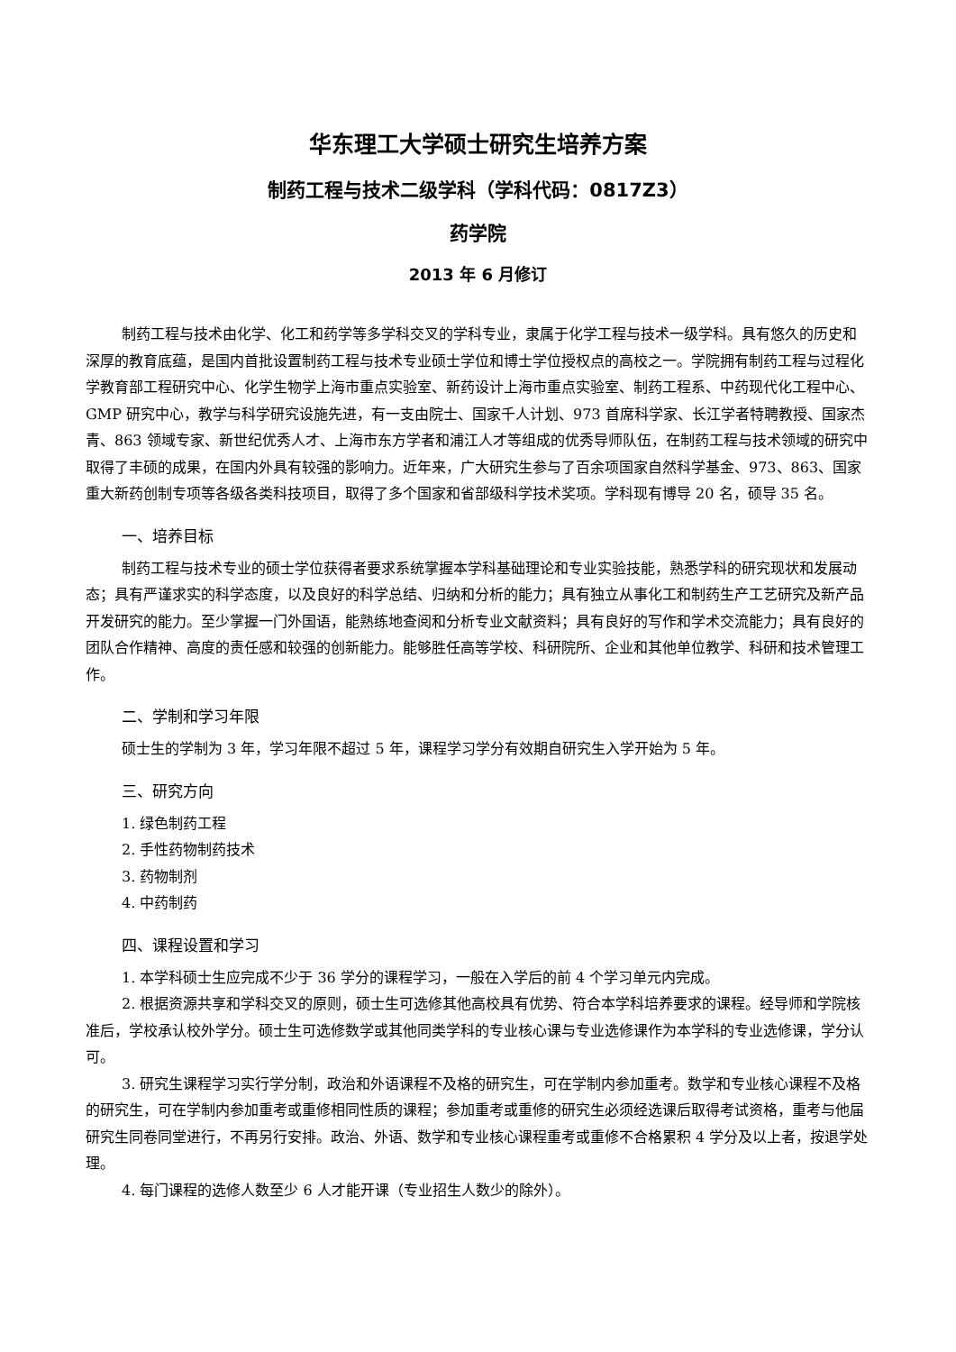华东理工大学硕士研究生培养方案
制药工程与技术二级学科（学科代码：0817Z3）
药学院
2013 年 6 月修订
制药工程与技术由化学、化工和药学等多学科交叉的学科专业，隶属于化学工程与技术一级学科。具有悠久的历史和深厚的教育底蕴，是国内首批设置制药工程与技术专业硕士学位和博士学位授权点的高校之一。学院拥有制药工程与过程化学教育部工程研究中心、化学生物学上海市重点实验室、新药设计上海市重点实验室、制药工程系、中药现代化工程中心、GMP 研究中心，教学与科学研究设施先进，有一支由院士、国家千人计划、973 首席科学家、长江学者特聘教授、国家杰青、863 领域专家、新世纪优秀人才、上海市东方学者和浦江人才等组成的优秀导师队伍，在制药工程与技术领域的研究中取得了丰硕的成果，在国内外具有较强的影响力。近年来，广大研究生参与了百余项国家自然科学基金、973、863、国家重大新药创制专项等各级各类科技项目，取得了多个国家和省部级科学技术奖项。学科现有博导 20 名，硕导 35 名。
一、培养目标
制药工程与技术专业的硕士学位获得者要求系统掌握本学科基础理论和专业实验技能，熟悉学科的研究现状和发展动态；具有严谨求实的科学态度，以及良好的科学总结、归纳和分析的能力；具有独立从事化工和制药生产工艺研究及新产品开发研究的能力。至少掌握一门外国语，能熟练地查阅和分析专业文献资料；具有良好的写作和学术交流能力；具有良好的团队合作精神、高度的责任感和较强的创新能力。能够胜任高等学校、科研院所、企业和其他单位教学、科研和技术管理工作。
二、学制和学习年限
硕士生的学制为 3 年，学习年限不超过 5 年，课程学习学分有效期自研究生入学开始为 5 年。
三、研究方向
1. 绿色制药工程
2. 手性药物制药技术
3. 药物制剂
4. 中药制药
四、课程设置和学习
1. 本学科硕士生应完成不少于 36 学分的课程学习，一般在入学后的前 4 个学习单元内完成。
2. 根据资源共享和学科交叉的原则，硕士生可选修其他高校具有优势、符合本学科培养要求的课程。经导师和学院核准后，学校承认校外学分。硕士生可选修数学或其他同类学科的专业核心课与专业选修课作为本学科的专业选修课，学分认可。
3. 研究生课程学习实行学分制，政治和外语课程不及格的研究生，可在学制内参加重考。数学和专业核心课程不及格的研究生，可在学制内参加重考或重修相同性质的课程；参加重考或重修的研究生必须经选课后取得考试资格，重考与他届研究生同卷同堂进行，不再另行安排。政治、外语、数学和专业核心课程重考或重修不合格累积 4 学分及以上者，按退学处理。
4. 每门课程的选修人数至少 6 人才能开课（专业招生人数少的除外）。